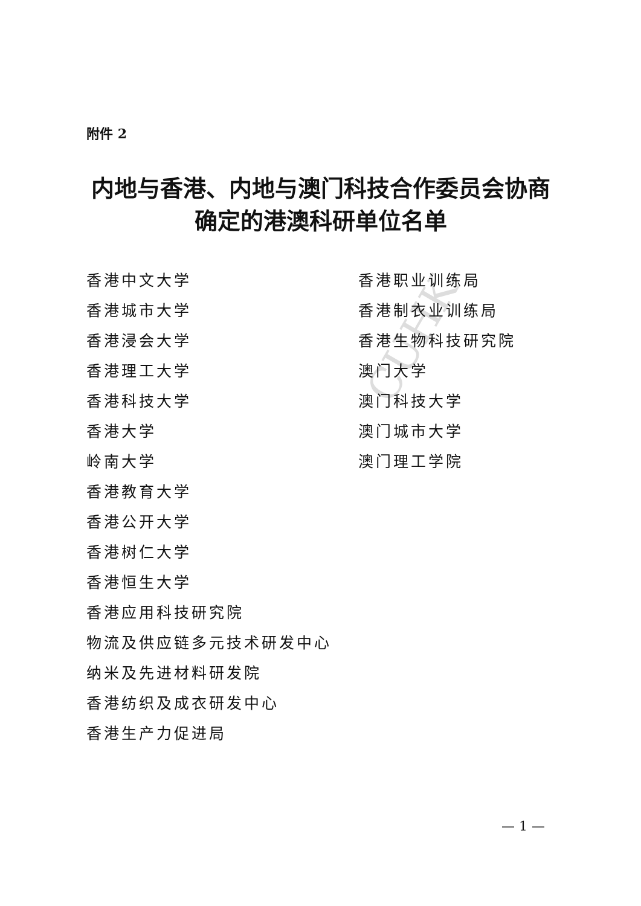CUHK
附件 2
内地与香港、内地与澳门科技合作委员会协商
确定的港澳科研单位名单
香港中文大学
香港城市大学
香港浸会大学
香港理工大学
香港科技大学
香港大学
岭南大学
香港教育大学
香港公开大学
香港树仁大学
香港恒生大学
香港应用科技研究院
物流及供应链多元技术研发中心
纳米及先进材料研发院
香港纺织及成衣研发中心
香港生产力促进局
香港职业训练局
香港制衣业训练局
香港生物科技研究院
澳门大学
澳门科技大学
澳门城市大学
澳门理工学院
— 1 —